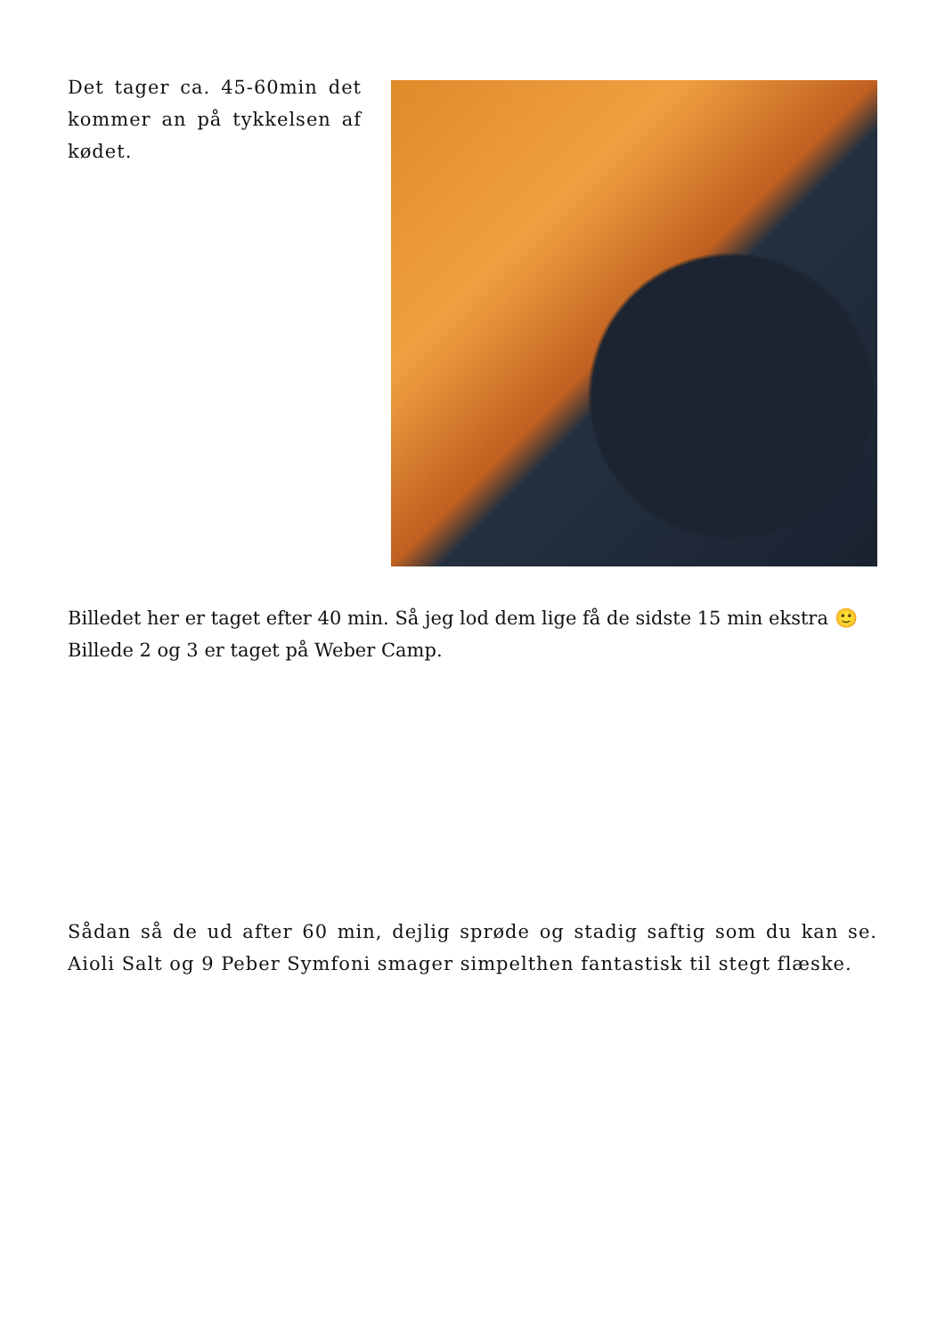Det tager ca. 45-60min det kommer an på tykkelsen af kødet.
Billedet her er taget efter 40 min. Så jeg lod dem lige få de sidste 15 min ekstra 🙂 Billede 2 og 3 er taget på Weber Camp.
Sådan så de ud after 60 min, dejlig sprøde og stadig saftig som du kan se. Aioli Salt og 9 Peber Symfoni smager simpelthen fantastisk til stegt flæske.